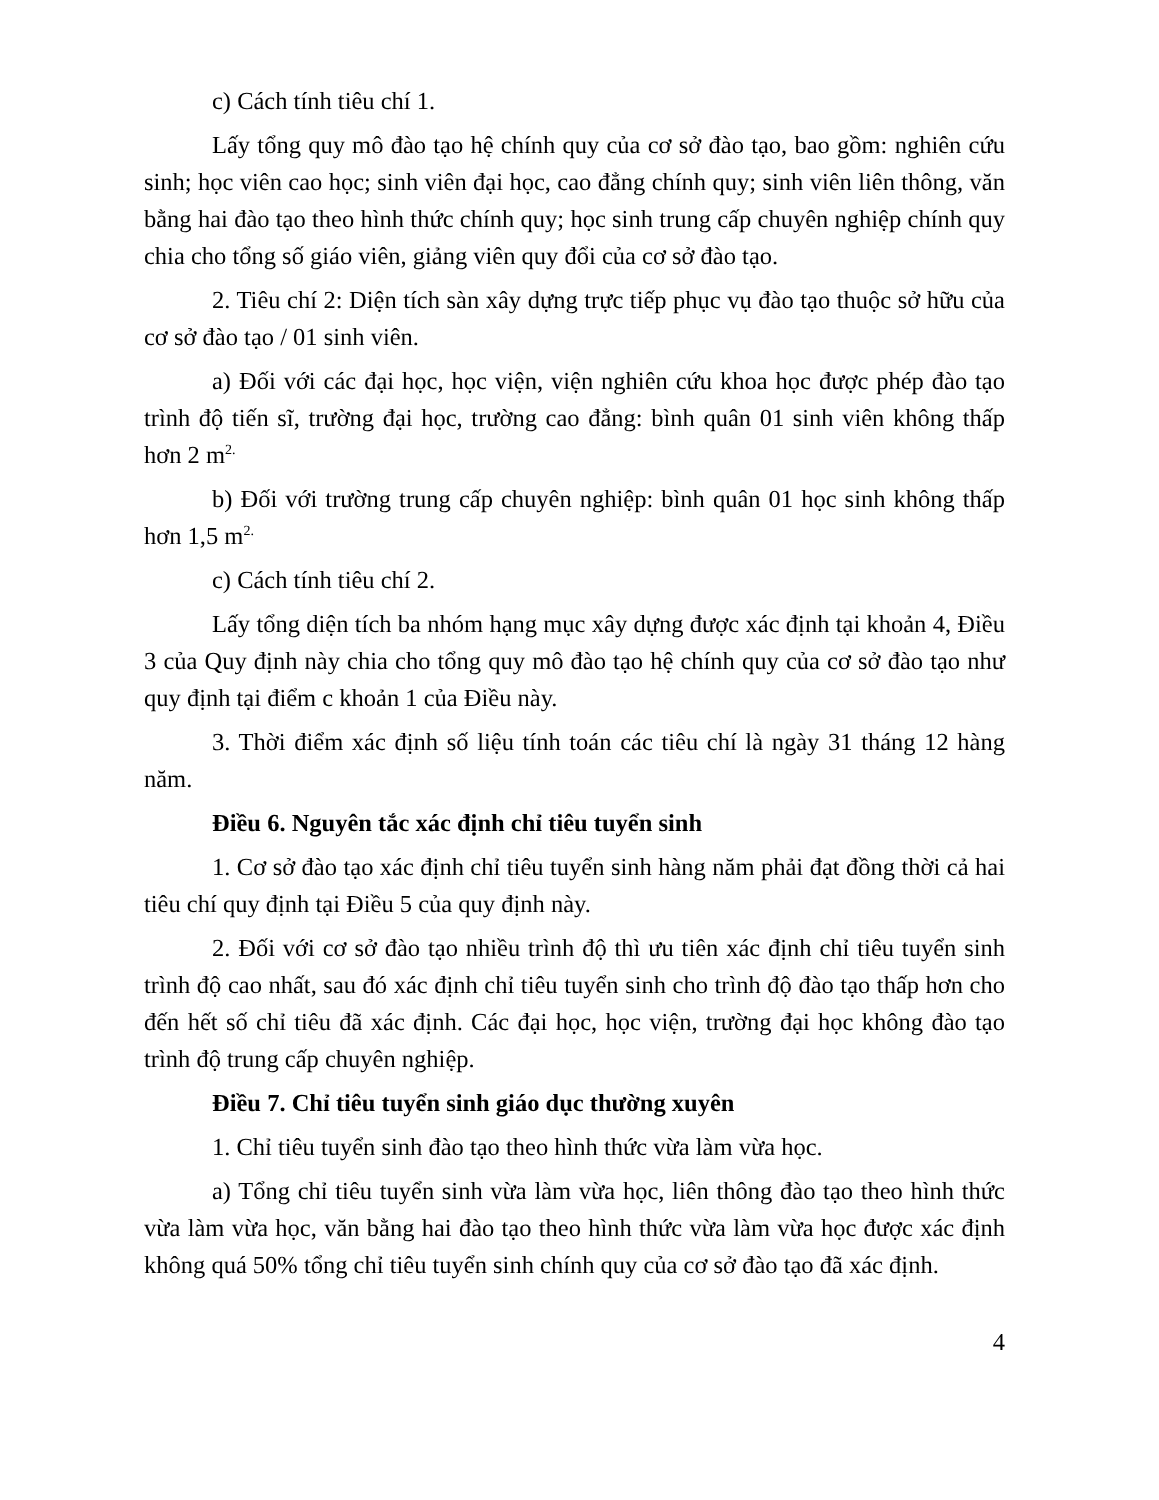c) Cách tính tiêu chí 1.
Lấy tổng quy mô đào tạo hệ chính quy của cơ sở đào tạo, bao gồm: nghiên cứu sinh; học viên cao học; sinh viên đại học, cao đẳng chính quy; sinh viên liên thông, văn bằng hai đào tạo theo hình thức chính quy; học sinh trung cấp chuyên nghiệp chính quy chia cho tổng số giáo viên, giảng viên quy đổi của cơ sở đào tạo.
2. Tiêu chí 2: Diện tích sàn xây dựng trực tiếp phục vụ đào tạo thuộc sở hữu của cơ sở đào tạo / 01 sinh viên.
a) Đối với các đại học, học viện, viện nghiên cứu khoa học được phép đào tạo trình độ tiến sĩ, trường đại học, trường cao đẳng: bình quân 01 sinh viên không thấp hơn 2 m<sup>2.</sup>
b) Đối với trường trung cấp chuyên nghiệp: bình quân 01 học sinh không thấp hơn 1,5 m<sup>2.</sup>
c) Cách tính tiêu chí 2.
Lấy tổng diện tích ba nhóm hạng mục xây dựng được xác định tại khoản 4, Điều 3 của Quy định này chia cho tổng quy mô đào tạo hệ chính quy của cơ sở đào tạo như quy định tại điểm c khoản 1 của Điều này.
3. Thời điểm xác định số liệu tính toán các tiêu chí là ngày 31 tháng 12 hàng năm.
Điều 6. Nguyên tắc xác định chỉ tiêu tuyển sinh
1. Cơ sở đào tạo xác định chỉ tiêu tuyển sinh hàng năm phải đạt đồng thời cả hai tiêu chí quy định tại Điều 5 của quy định này.
2. Đối với cơ sở đào tạo nhiều trình độ thì ưu tiên xác định chỉ tiêu tuyển sinh trình độ cao nhất, sau đó xác định chỉ tiêu tuyển sinh cho trình độ đào tạo thấp hơn cho đến hết số chỉ tiêu đã xác định. Các đại học, học viện, trường đại học không đào tạo trình độ trung cấp chuyên nghiệp.
Điều 7. Chỉ tiêu tuyển sinh giáo dục thường xuyên
1. Chỉ tiêu tuyển sinh đào tạo theo hình thức vừa làm vừa học.
a) Tổng chỉ tiêu tuyển sinh vừa làm vừa học, liên thông đào tạo theo hình thức vừa làm vừa học, văn bằng hai đào tạo theo hình thức vừa làm vừa học được xác định không quá 50% tổng chỉ tiêu tuyển sinh chính quy của cơ sở đào tạo đã xác định.
4